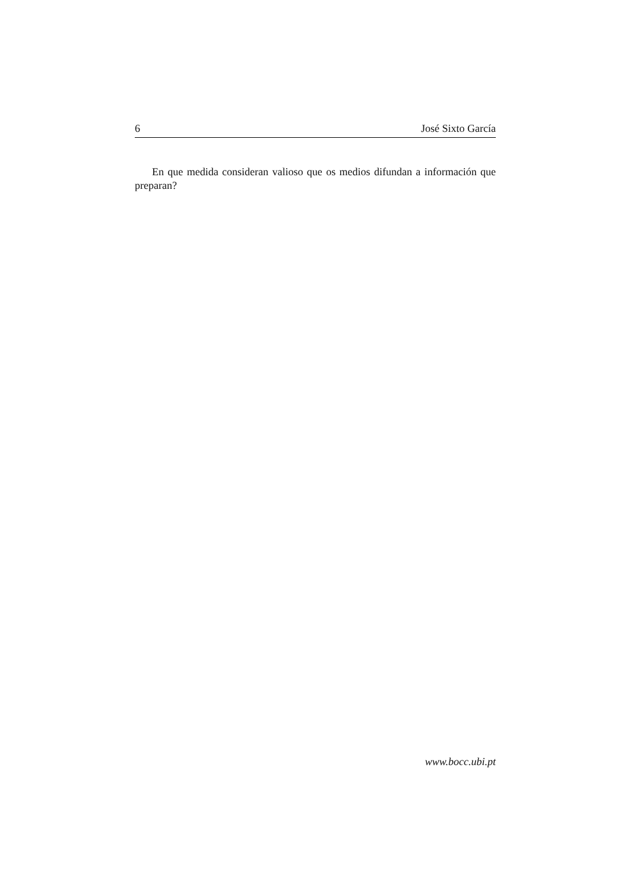6 José Sixto García
En que medida consideran valioso que os medios difundan a información que preparan?
www.bocc.ubi.pt